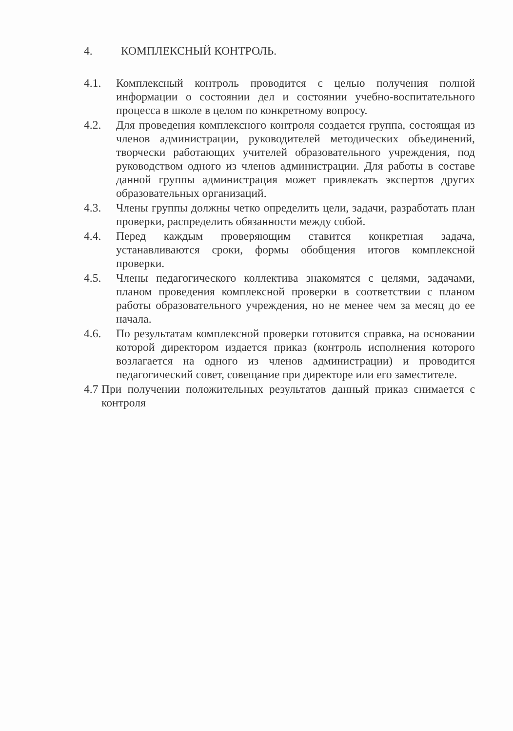4. КОМПЛЕКСНЫЙ КОНТРОЛЬ.
4.1. Комплексный контроль проводится с целью получения полной информации о состоянии дел и состоянии учебно-воспитательного процесса в школе в целом по конкретному вопросу.
4.2. Для проведения комплексного контроля создается группа, состоящая из членов администрации, руководителей методических объединений, творчески работающих учителей образовательного учреждения, под руководством одного из членов администрации. Для работы в составе данной группы администрация может привлекать экспертов других образовательных организаций.
4.3. Члены группы должны четко определить цели, задачи, разработать план проверки, распределить обязанности между собой.
4.4. Перед каждым проверяющим ставится конкретная задача, устанавливаются сроки, формы обобщения итогов комплексной проверки.
4.5. Члены педагогического коллектива знакомятся с целями, задачами, планом проведения комплексной проверки в соответствии с планом работы образовательного учреждения, но не менее чем за месяц до ее начала.
4.6. По результатам комплексной проверки готовится справка, на основании которой директором издается приказ (контроль исполнения которого возлагается на одного из членов администрации) и проводится педагогический совет, совещание при директоре или его заместителе.
4.7
При получении положительных результатов данный приказ снимается с контроля